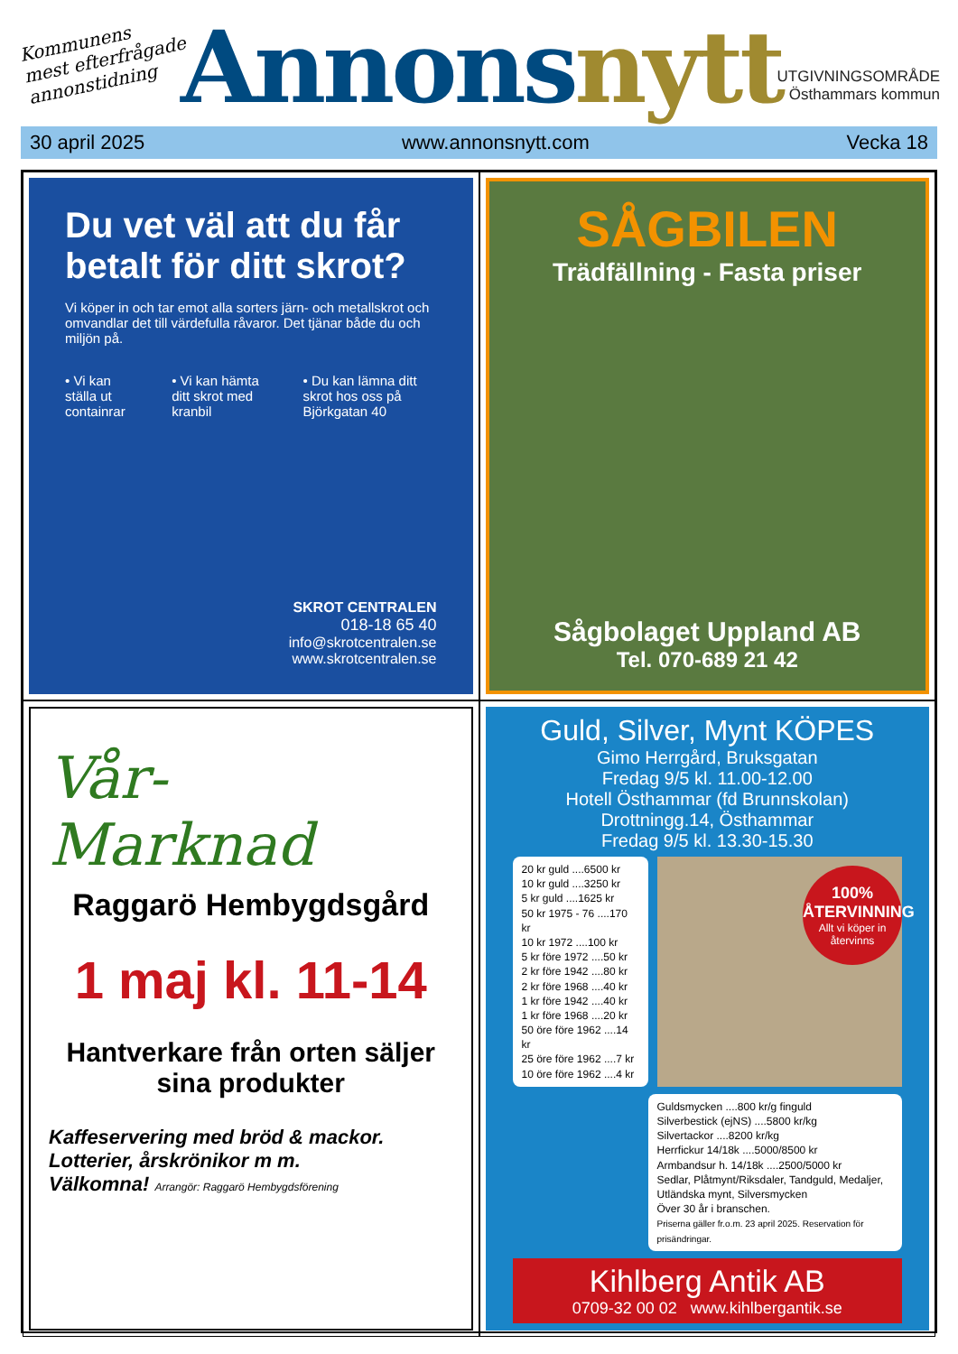Kommunens
mest efterfrågade
annonstidning
Annonsnytt
UTGIVNINGSOMRÅDE
Östhammars kommun
30 april 2025 www.annonsnytt.com Vecka 18
Du vet väl att du får betalt för ditt skrot?
Vi köper in och tar emot alla sorters järn- och metallskrot och omvandlar det till värdefulla råvaror. Det tjänar både du och miljön på.
• Vi kan ställa ut containrar • Vi kan hämta ditt skrot med kranbil
• Du kan lämna ditt skrot hos oss på Björkgatan 40
SKROT CENTRALEN
018-18 65 40
info@skrotcentralen.se
www.skrotcentralen.se
SÅGBILEN
Trädfällning - Fasta priser
Sågbolaget Uppland AB
Tel. 070-689 21 42
Vår-
Marknad
Raggarö Hembygdsgård
1 maj kl. 11-14
Hantverkare från orten säljer sina produkter
Kaffeservering med bröd & mackor. Lotterier, årskrönikor m m.
Välkomna! Arrangör: Raggarö Hembygdsförening
Guld, Silver, Mynt KÖPES
Gimo Herrgård, Bruksgatan
Fredag 9/5 kl. 11.00-12.00
Hotell Östhammar (fd Brunnskolan)
Drottningg.14, Östhammar
Fredag 9/5 kl. 13.30-15.30
20 kr guld ....6500 kr
10 kr guld ....3250 kr
5 kr guld ....1625 kr
50 kr 1975 - 76 ....170 kr
10 kr 1972 ....100 kr
5 kr före 1972 ....50 kr
2 kr före 1942 ....80 kr
2 kr före 1968 ....40 kr
1 kr före 1942 ....40 kr
1 kr före 1968 ....20 kr
50 öre före 1962 ....14 kr
25 öre före 1962 ....7 kr
10 öre före 1962 ....4 kr
100%
ÅTERVINNING
Allt vi köper in återvinns
Guldsmycken ....800 kr/g finguld
Silverbestick (ejNS) ....5800 kr/kg
Silvertackor ....8200 kr/kg
Herrfickur 14/18k ....5000/8500 kr
Armbandsur h. 14/18k ....2500/5000 kr
Sedlar, Plåtmynt/Riksdaler, Tandguld, Medaljer, Utländska mynt, Silversmycken
Över 30 år i branschen.
Priserna gäller fr.o.m. 23 april 2025. Reservation för prisändringar.
Kihlberg Antik AB
0709-32 00 02 www.kihlbergantik.se